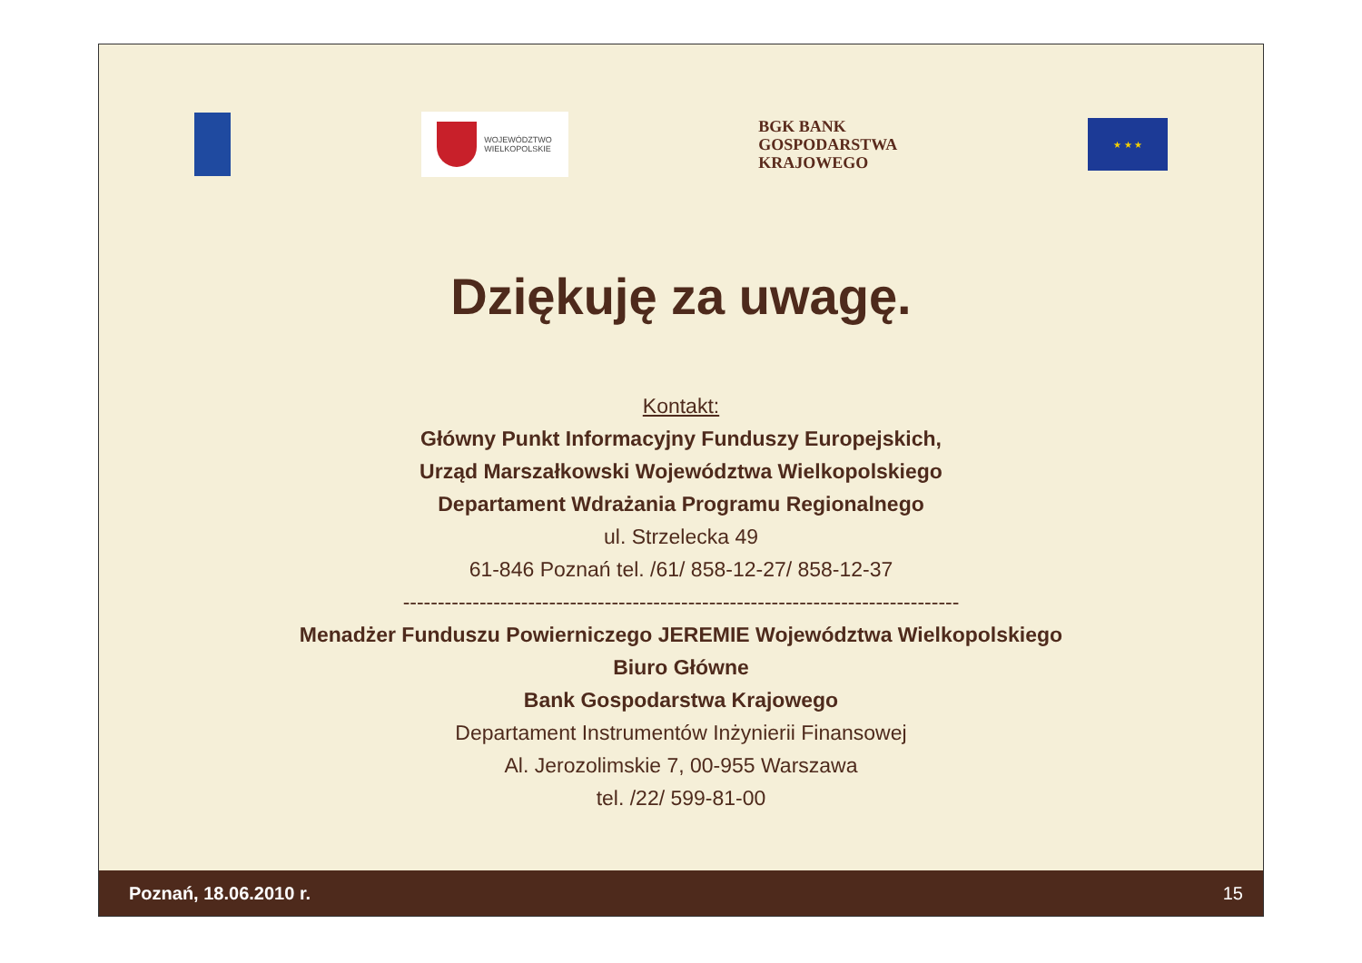WOJEWÓDZTWO
WIELKOPOLSKIE
BGK BANK
GOSPODARSTWA
KRAJOWEGO
★ ★ ★
Dziękuję za uwagę.
Kontakt:
Główny Punkt Informacyjny Funduszy Europejskich,
Urząd Marszałkowski Województwa Wielkopolskiego
Departament Wdrażania Programu Regionalnego
ul. Strzelecka 49
61-846 Poznań tel. /61/ 858-12-27/ 858-12-37
--------------------------------------------------------------------------------
Menadżer Funduszu Powierniczego JEREMIE Województwa Wielkopolskiego
Biuro Główne
Bank Gospodarstwa Krajowego
Departament Instrumentów Inżynierii Finansowej
Al. Jerozolimskie 7, 00-955 Warszawa
tel. /22/ 599-81-00
Poznań, 18.06.2010 r. 15